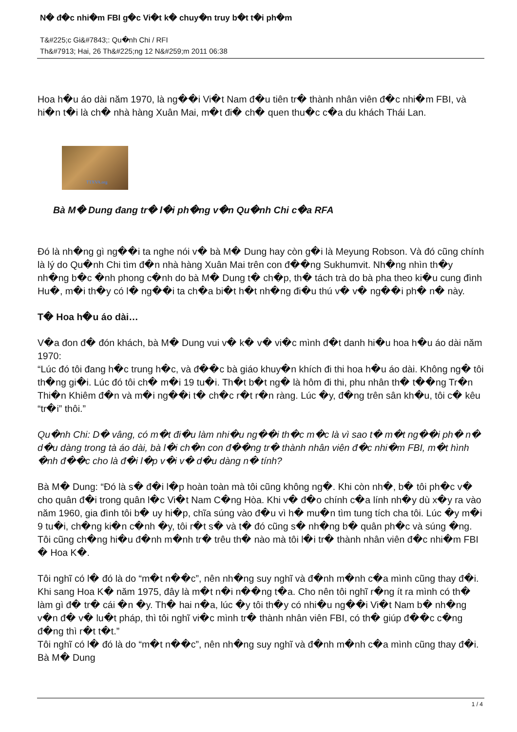N� đ�c nhi�m FBI g�c Vi�t k� chuy�n truy b�t t�i ph�m
T&#225;c Gi&#7843;: Qu�nh Chi / RFI
Th&#7913; Hai, 26 Th&#225;ng 12 N&#259;m 2011 06:38
Hoa h�u áo dài năm 1970, là ng��i Vi�t Nam đ�u tiên tr� thành nhân viên đ�c nhi�m FBI, và hi�n t�i là ch� nhà hàng Xuân Mai, m�t đi� ch� quen thu�c c�a du khách Thái Lan.
TTXVA.org
Bà M� Dung đang tr� l�i ph�ng v�n Qu�nh Chi c�a RFA
Đó là nh�ng gì ng��i ta nghe nói v� bà M� Dung hay còn g�i là Meyung Robson. Và đó cũng chính là lý do Qu�nh Chi tìm đ�n nhà hàng Xuân Mai trên con đ��ng Sukhumvit. Nh�ng nhìn th�y nh�ng b�c �nh phong c�nh do bà M� Dung t� ch�p, th� tách trà do bà pha theo ki�u cung đình Hu�, m�i th�y có l� ng��i ta ch�a bi�t h�t nh�ng đi�u thú v� v� ng��i ph� n� này.
T� Hoa h�u áo dài…
V�a đon đ� đón khách, bà M� Dung vui v� k� v� vi�c mình đ�t danh hi�u hoa h�u áo dài năm 1970:
“Lúc đó tôi đang h�c trung h�c, và đ��c bà giáo khuy�n khích đi thi hoa h�u áo dài. Không ng� tôi th�ng gi�i. Lúc đó tôi ch� m�i 19 tu�i. Th�t b�t ng� là hôm đi thi, phu nhân th� t��ng Tr�n Thi�n Khiêm đ�n và m�i ng��i t� ch�c r�t r�n ràng. Lúc �y, đ�ng trên sân kh�u, tôi c� kêu “tr�i” thôi.”
Qu�nh Chi: D� vâng, có m�t đi�u làm nhi�u ng��i th�c m�c là vì sao t� m�t ng��i ph� n� d�u dàng trong tà áo dài, bà l�i ch�n con đ��ng tr� thành nhân viên đ�c nhi�m FBI, m�t hình �nh đ��c cho là đ�i l�p v�i v� d�u dàng n� tính?
Bà M� Dung: “Đó là s� đ�i l�p hoàn toàn mà tôi cũng không ng�. Khi còn nh�, b� tôi ph�c v� cho quân đ�i trong quân l�c Vi�t Nam C�ng Hòa. Khi v� đ�o chính c�a lính nh�y dù x�y ra vào năm 1960, gia đình tôi b� uy hi�p, chĩa súng vào đ�u vì h� mu�n tìm tung tích cha tôi. Lúc �y m�i 9 tu�i, ch�ng ki�n c�nh �y, tôi r�t s� và t� đó cũng s� nh�ng b� quân ph�c và súng �ng. Tôi cũng ch�ng hi�u đ�nh m�nh tr� trêu th� nào mà tôi l�i tr� thành nhân viên đ�c nhi�m FBI � Hoa K�.
Tôi nghĩ có l� đó là do “m�t n��c”, nên nh�ng suy nghĩ và đ�nh m�nh c�a mình cũng thay đ�i. Khi sang Hoa K� năm 1975, đây là m�t n�i n��ng t�a. Cho nên tôi nghĩ r�ng ít ra mình có th� làm gì đ� tr� cái �n �y. Th� hai n�a, lúc �y tôi th�y có nhi�u ng��i Vi�t Nam b� nh�ng v�n đ� v� lu�t pháp, thì tôi nghĩ vi�c mình tr� thành nhân viên FBI, có th� giúp đ��c c�ng đ�ng thì r�t t�t.”
Tôi nghĩ có l� đó là do “m�t n��c”, nên nh�ng suy nghĩ và đ�nh m�nh c�a mình cũng thay đ�i.
Bà M� Dung
1 / 4